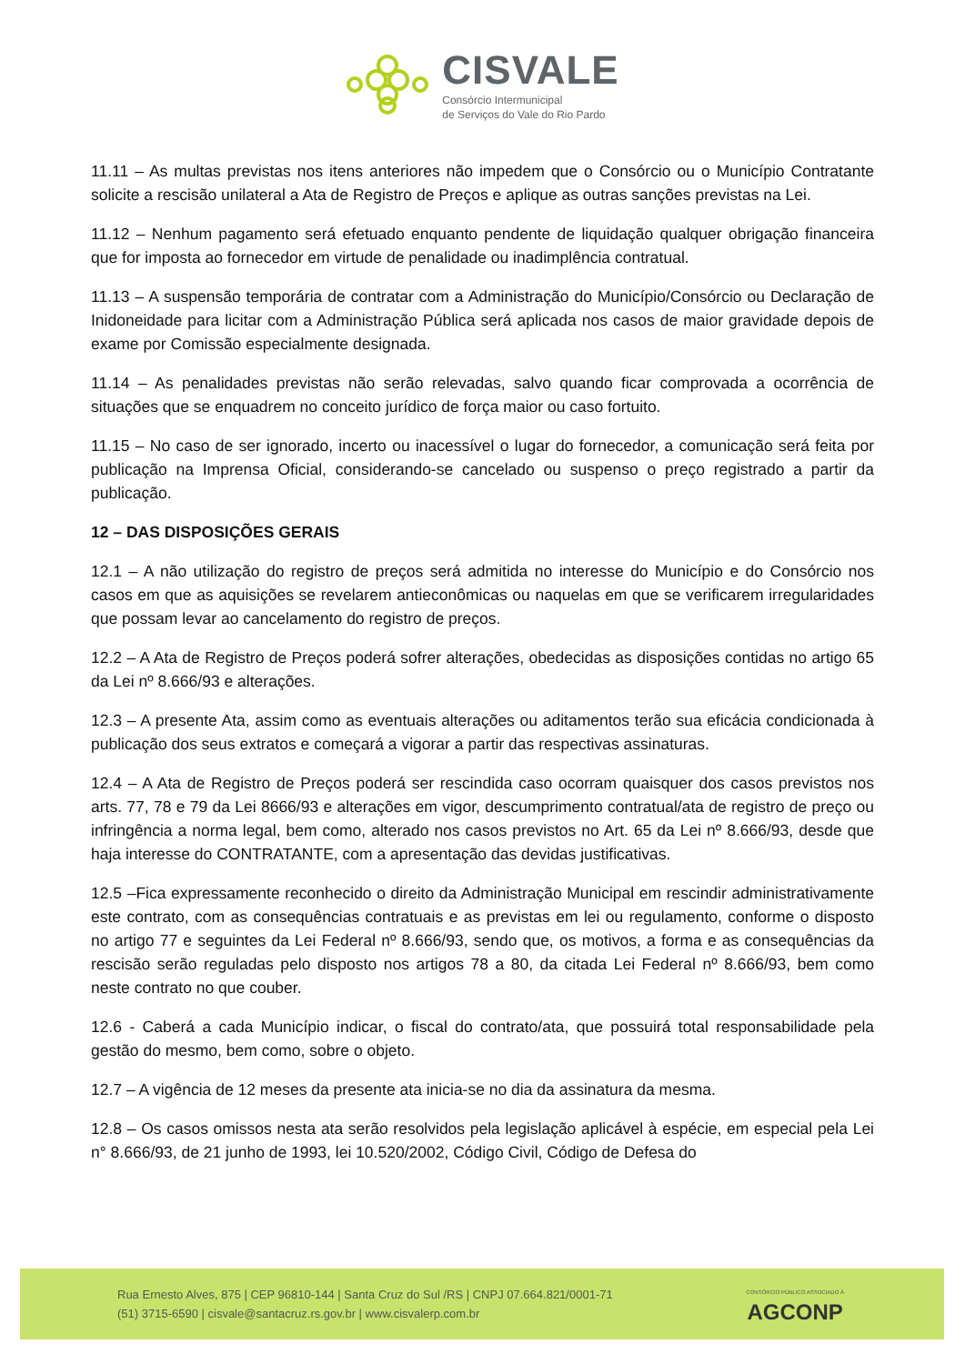CISVALE
Consórcio Intermunicipal
de Serviços do Vale do Rio Pardo
11.11 – As multas previstas nos itens anteriores não impedem que o Consórcio ou o Município Contratante solicite a rescisão unilateral a Ata de Registro de Preços e aplique as outras sanções previstas na Lei.
11.12 – Nenhum pagamento será efetuado enquanto pendente de liquidação qualquer obrigação financeira que for imposta ao fornecedor em virtude de penalidade ou inadimplência contratual.
11.13 – A suspensão temporária de contratar com a Administração do Município/Consórcio ou Declaração de Inidoneidade para licitar com a Administração Pública será aplicada nos casos de maior gravidade depois de exame por Comissão especialmente designada.
11.14 – As penalidades previstas não serão relevadas, salvo quando ficar comprovada a ocorrência de situações que se enquadrem no conceito jurídico de força maior ou caso fortuito.
11.15 – No caso de ser ignorado, incerto ou inacessível o lugar do fornecedor, a comunicação será feita por publicação na Imprensa Oficial, considerando-se cancelado ou suspenso o preço registrado a partir da publicação.
12 – DAS DISPOSIÇÕES GERAIS
12.1 – A não utilização do registro de preços será admitida no interesse do Município e do Consórcio nos casos em que as aquisições se revelarem antieconômicas ou naquelas em que se verificarem irregularidades que possam levar ao cancelamento do registro de preços.
12.2 – A Ata de Registro de Preços poderá sofrer alterações, obedecidas as disposições contidas no artigo 65 da Lei nº 8.666/93 e alterações.
12.3 – A presente Ata, assim como as eventuais alterações ou aditamentos terão sua eficácia condicionada à publicação dos seus extratos e começará a vigorar a partir das respectivas assinaturas.
12.4 – A Ata de Registro de Preços poderá ser rescindida caso ocorram quaisquer dos casos previstos nos arts. 77, 78 e 79 da Lei 8666/93 e alterações em vigor, descumprimento contratual/ata de registro de preço ou infringência a norma legal, bem como, alterado nos casos previstos no Art. 65 da Lei nº 8.666/93, desde que haja interesse do CONTRATANTE, com a apresentação das devidas justificativas.
12.5 –Fica expressamente reconhecido o direito da Administração Municipal em rescindir administrativamente este contrato, com as consequências contratuais e as previstas em lei ou regulamento, conforme o disposto no artigo 77 e seguintes da Lei Federal nº 8.666/93, sendo que, os motivos, a forma e as consequências da rescisão serão reguladas pelo disposto nos artigos 78 a 80, da citada Lei Federal nº 8.666/93, bem como neste contrato no que couber.
12.6 - Caberá a cada Município indicar, o fiscal do contrato/ata, que possuirá total responsabilidade pela gestão do mesmo, bem como, sobre o objeto.
12.7 – A vigência de 12 meses da presente ata inicia-se no dia da assinatura da mesma.
12.8 – Os casos omissos nesta ata serão resolvidos pela legislação aplicável à espécie, em especial pela Lei n° 8.666/93, de 21 junho de 1993, lei 10.520/2002, Código Civil, Código de Defesa do
Rua Ernesto Alves, 875 | CEP 96810-144 | Santa Cruz do Sul /RS | CNPJ 07.664.821/0001-71
(51) 3715-6590 | cisvale@santacruz.rs.gov.br | www.cisvalerp.com.br
CONSÓRCIO PÚBLICO ASSOCIADO À
AGCONP